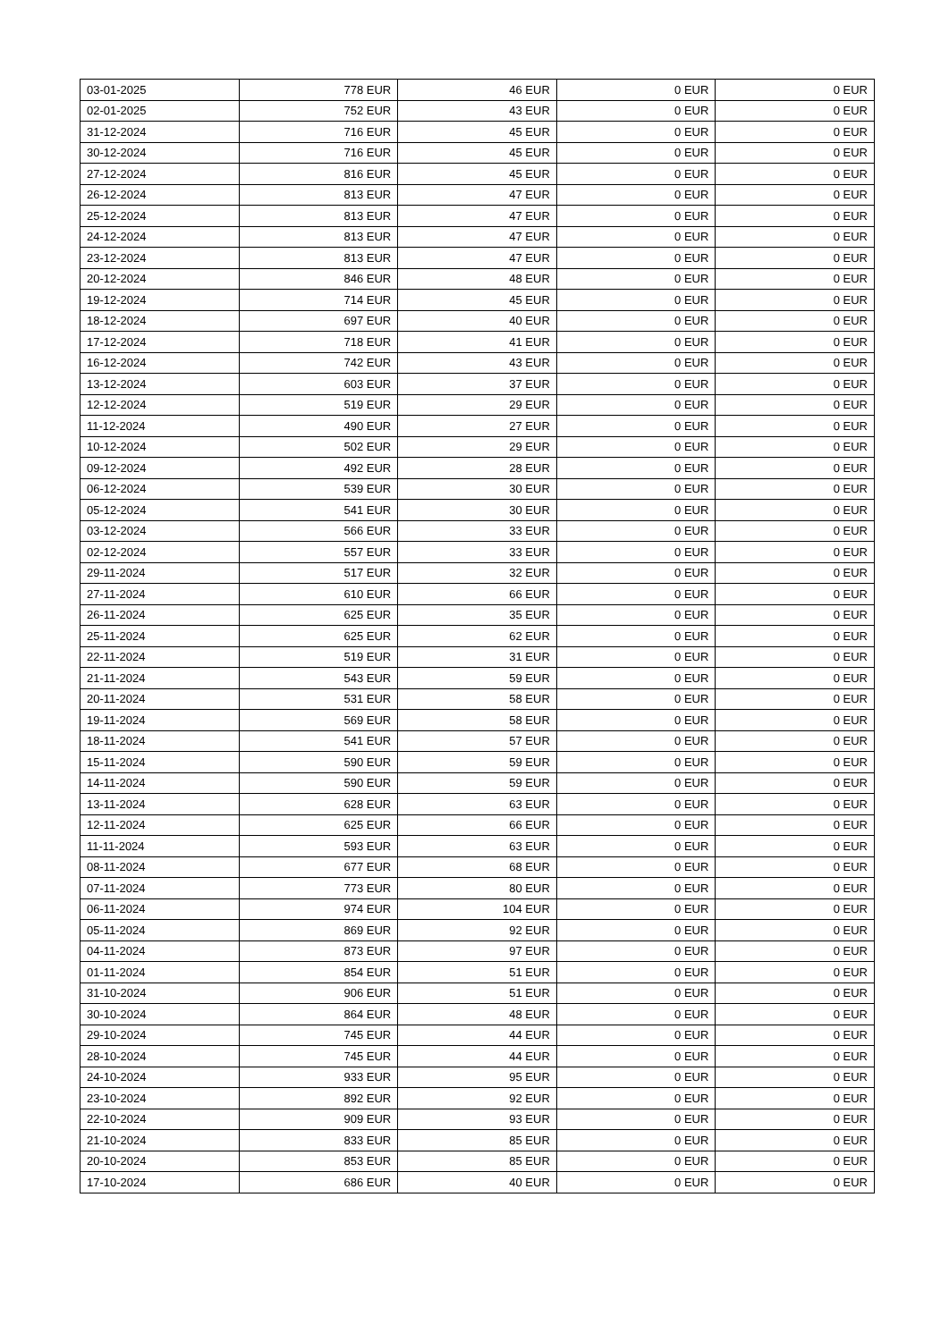| 03-01-2025 | 778 EUR | 46 EUR | 0 EUR | 0 EUR |
| 02-01-2025 | 752 EUR | 43 EUR | 0 EUR | 0 EUR |
| 31-12-2024 | 716 EUR | 45 EUR | 0 EUR | 0 EUR |
| 30-12-2024 | 716 EUR | 45 EUR | 0 EUR | 0 EUR |
| 27-12-2024 | 816 EUR | 45 EUR | 0 EUR | 0 EUR |
| 26-12-2024 | 813 EUR | 47 EUR | 0 EUR | 0 EUR |
| 25-12-2024 | 813 EUR | 47 EUR | 0 EUR | 0 EUR |
| 24-12-2024 | 813 EUR | 47 EUR | 0 EUR | 0 EUR |
| 23-12-2024 | 813 EUR | 47 EUR | 0 EUR | 0 EUR |
| 20-12-2024 | 846 EUR | 48 EUR | 0 EUR | 0 EUR |
| 19-12-2024 | 714 EUR | 45 EUR | 0 EUR | 0 EUR |
| 18-12-2024 | 697 EUR | 40 EUR | 0 EUR | 0 EUR |
| 17-12-2024 | 718 EUR | 41 EUR | 0 EUR | 0 EUR |
| 16-12-2024 | 742 EUR | 43 EUR | 0 EUR | 0 EUR |
| 13-12-2024 | 603 EUR | 37 EUR | 0 EUR | 0 EUR |
| 12-12-2024 | 519 EUR | 29 EUR | 0 EUR | 0 EUR |
| 11-12-2024 | 490 EUR | 27 EUR | 0 EUR | 0 EUR |
| 10-12-2024 | 502 EUR | 29 EUR | 0 EUR | 0 EUR |
| 09-12-2024 | 492 EUR | 28 EUR | 0 EUR | 0 EUR |
| 06-12-2024 | 539 EUR | 30 EUR | 0 EUR | 0 EUR |
| 05-12-2024 | 541 EUR | 30 EUR | 0 EUR | 0 EUR |
| 03-12-2024 | 566 EUR | 33 EUR | 0 EUR | 0 EUR |
| 02-12-2024 | 557 EUR | 33 EUR | 0 EUR | 0 EUR |
| 29-11-2024 | 517 EUR | 32 EUR | 0 EUR | 0 EUR |
| 27-11-2024 | 610 EUR | 66 EUR | 0 EUR | 0 EUR |
| 26-11-2024 | 625 EUR | 35 EUR | 0 EUR | 0 EUR |
| 25-11-2024 | 625 EUR | 62 EUR | 0 EUR | 0 EUR |
| 22-11-2024 | 519 EUR | 31 EUR | 0 EUR | 0 EUR |
| 21-11-2024 | 543 EUR | 59 EUR | 0 EUR | 0 EUR |
| 20-11-2024 | 531 EUR | 58 EUR | 0 EUR | 0 EUR |
| 19-11-2024 | 569 EUR | 58 EUR | 0 EUR | 0 EUR |
| 18-11-2024 | 541 EUR | 57 EUR | 0 EUR | 0 EUR |
| 15-11-2024 | 590 EUR | 59 EUR | 0 EUR | 0 EUR |
| 14-11-2024 | 590 EUR | 59 EUR | 0 EUR | 0 EUR |
| 13-11-2024 | 628 EUR | 63 EUR | 0 EUR | 0 EUR |
| 12-11-2024 | 625 EUR | 66 EUR | 0 EUR | 0 EUR |
| 11-11-2024 | 593 EUR | 63 EUR | 0 EUR | 0 EUR |
| 08-11-2024 | 677 EUR | 68 EUR | 0 EUR | 0 EUR |
| 07-11-2024 | 773 EUR | 80 EUR | 0 EUR | 0 EUR |
| 06-11-2024 | 974 EUR | 104 EUR | 0 EUR | 0 EUR |
| 05-11-2024 | 869 EUR | 92 EUR | 0 EUR | 0 EUR |
| 04-11-2024 | 873 EUR | 97 EUR | 0 EUR | 0 EUR |
| 01-11-2024 | 854 EUR | 51 EUR | 0 EUR | 0 EUR |
| 31-10-2024 | 906 EUR | 51 EUR | 0 EUR | 0 EUR |
| 30-10-2024 | 864 EUR | 48 EUR | 0 EUR | 0 EUR |
| 29-10-2024 | 745 EUR | 44 EUR | 0 EUR | 0 EUR |
| 28-10-2024 | 745 EUR | 44 EUR | 0 EUR | 0 EUR |
| 24-10-2024 | 933 EUR | 95 EUR | 0 EUR | 0 EUR |
| 23-10-2024 | 892 EUR | 92 EUR | 0 EUR | 0 EUR |
| 22-10-2024 | 909 EUR | 93 EUR | 0 EUR | 0 EUR |
| 21-10-2024 | 833 EUR | 85 EUR | 0 EUR | 0 EUR |
| 20-10-2024 | 853 EUR | 85 EUR | 0 EUR | 0 EUR |
| 17-10-2024 | 686 EUR | 40 EUR | 0 EUR | 0 EUR |